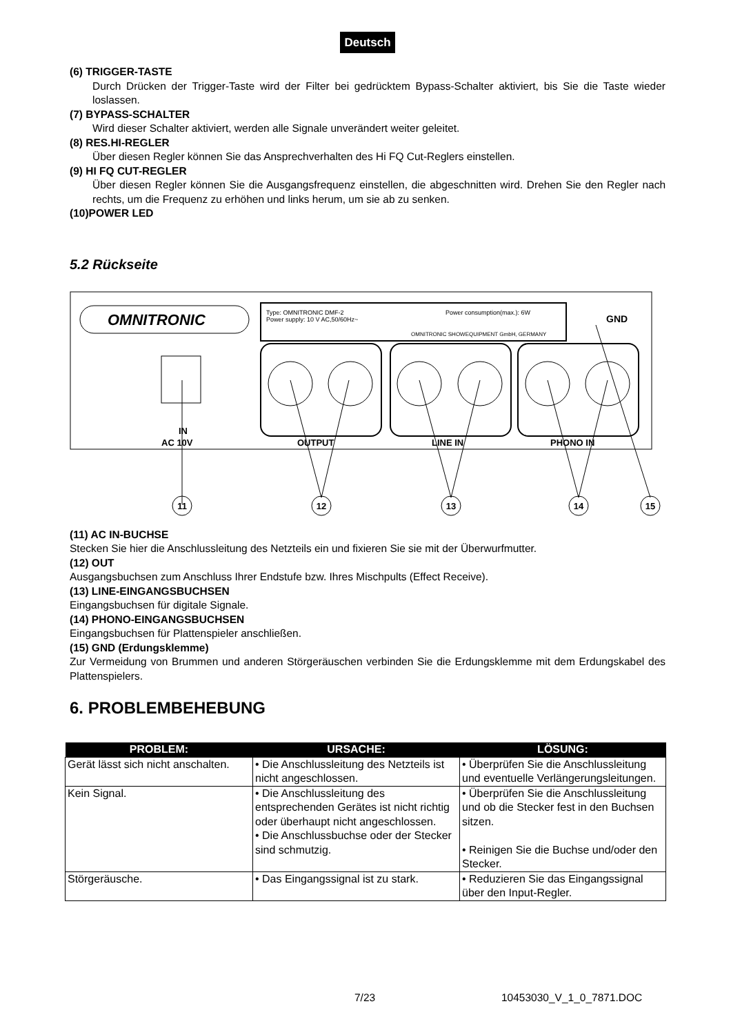Deutsch
(6) TRIGGER-TASTE
Durch Drücken der Trigger-Taste wird der Filter bei gedrücktem Bypass-Schalter aktiviert, bis Sie die Taste wieder loslassen.
(7) BYPASS-SCHALTER
Wird dieser Schalter aktiviert, werden alle Signale unverändert weiter geleitet.
(8) RES.HI-REGLER
Über diesen Regler können Sie das Ansprechverhalten des Hi FQ Cut-Reglers einstellen.
(9) HI FQ CUT-REGLER
Über diesen Regler können Sie die Ausgangsfrequenz einstellen, die abgeschnitten wird. Drehen Sie den Regler nach rechts, um die Frequenz zu erhöhen und links herum, um sie ab zu senken.
(10)POWER LED
5.2 Rückseite
OMNITRONIC
Type: OMNITRONIC DMF-2
Power consumption(max.): 6W
Power supply: 10 V AC,50/60Hz~
OMNITRONIC SHOWEQUIPMENT GmbH, GERMANY
GND
IN
AC 10V
OUTPUT
LINE IN
PHONO IN
11
12
13
14
15
(11) AC IN-BUCHSE
Stecken Sie hier die Anschlussleitung des Netzteils ein und fixieren Sie sie mit der Überwurfmutter.
(12) OUT
Ausgangsbuchsen zum Anschluss Ihrer Endstufe bzw. Ihres Mischpults (Effect Receive).
(13) LINE-EINGANGSBUCHSEN
Eingangsbuchsen für digitale Signale.
(14) PHONO-EINGANGSBUCHSEN
Eingangsbuchsen für Plattenspieler anschließen.
(15) GND (Erdungsklemme)
Zur Vermeidung von Brummen und anderen Störgeräuschen verbinden Sie die Erdungsklemme mit dem Erdungskabel des Plattenspielers.
6. PROBLEMBEHEBUNG
| PROBLEM: | URSACHE: | LÖSUNG: |
| --- | --- | --- |
| Gerät lässt sich nicht anschalten. | • Die Anschlussleitung des Netzteils ist nicht angeschlossen. | • Überprüfen Sie die Anschlussleitung und eventuelle Verlängerungsleitungen. |
| Kein Signal. | • Die Anschlussleitung des entsprechenden Gerätes ist nicht richtig oder überhaupt nicht angeschlossen. • Die Anschlussbuchse oder der Stecker sind schmutzig. | • Überprüfen Sie die Anschlussleitung und ob die Stecker fest in den Buchsen sitzen. • Reinigen Sie die Buchse und/oder den Stecker. |
| Störgeräusche. | • Das Eingangssignal ist zu stark. | • Reduzieren Sie das Eingangssignal über den Input-Regler. |
7/23 10453030_V_1_0_7871.DOC